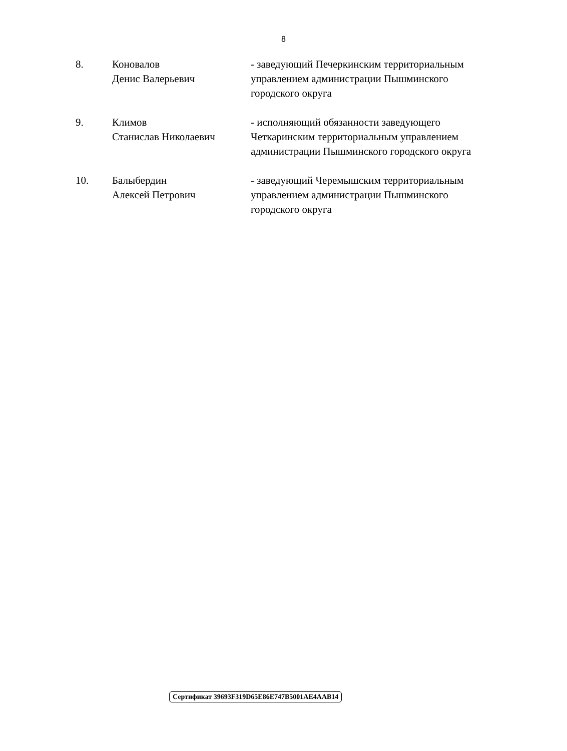8
8. Коновалов
Денис Валерьевич
- заведующий Печеркинским территориальным управлением администрации Пышминского городского округа
9. Климов
Станислав Николаевич
- исполняющий обязанности заведующего Четкаринским территориальным управлением администрации Пышминского городского округа
10. Балыбердин
Алексей Петрович
- заведующий Черемышским территориальным управлением администрации Пышминского городского округа
Сертификат 39693F319D65E86E747B5001AE4AAB14